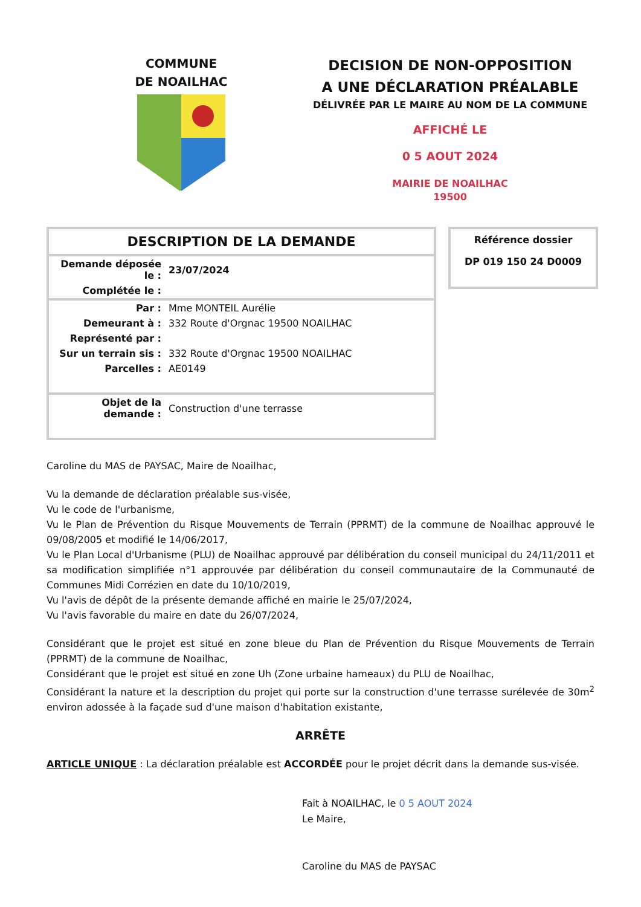COMMUNE
DE NOAILHAC
DECISION DE NON-OPPOSITION
A UNE DÉCLARATION PRÉALABLE
DÉLIVRÉE PAR LE MAIRE AU NOM DE LA COMMUNE
AFFICHÉ LE
0 5 AOUT 2024
MAIRIE DE NOAILHAC
19500
| DESCRIPTION DE LA DEMANDE | |
| Demande déposée le : | 23/07/2024 |
| Complétée le : | |
| Par : | Mme MONTEIL Aurélie |
| Demeurant à : | 332 Route d'Orgnac 19500 NOAILHAC |
| Représenté par : | |
| Sur un terrain sis : | 332 Route d'Orgnac 19500 NOAILHAC |
| Parcelles : | AE0149 |
| Objet de la demande : | Construction d'une terrasse |
Référence dossier
DP 019 150 24 D0009
Caroline du MAS de PAYSAC, Maire de Noailhac,
Vu la demande de déclaration préalable sus-visée,
Vu le code de l'urbanisme,
Vu le Plan de Prévention du Risque Mouvements de Terrain (PPRMT) de la commune de Noailhac approuvé le 09/08/2005 et modifié le 14/06/2017,
Vu le Plan Local d'Urbanisme (PLU) de Noailhac approuvé par délibération du conseil municipal du 24/11/2011 et sa modification simplifiée n°1 approuvée par délibération du conseil communautaire de la Communauté de Communes Midi Corrézien en date du 10/10/2019,
Vu l'avis de dépôt de la présente demande affiché en mairie le 25/07/2024,
Vu l'avis favorable du maire en date du 26/07/2024,
Considérant que le projet est situé en zone bleue du Plan de Prévention du Risque Mouvements de Terrain (PPRMT) de la commune de Noailhac,
Considérant que le projet est situé en zone Uh (Zone urbaine hameaux) du PLU de Noailhac,
Considérant la nature et la description du projet qui porte sur la construction d'une terrasse surélevée de 30m<sup>2</sup> environ adossée à la façade sud d'une maison d'habitation existante,
ARRÊTE
ARTICLE UNIQUE : La déclaration préalable est ACCORDÉE pour le projet décrit dans la demande sus-visée.
Fait à NOAILHAC, le 0 5 AOUT 2024
Le Maire,
Caroline du MAS de PAYSAC